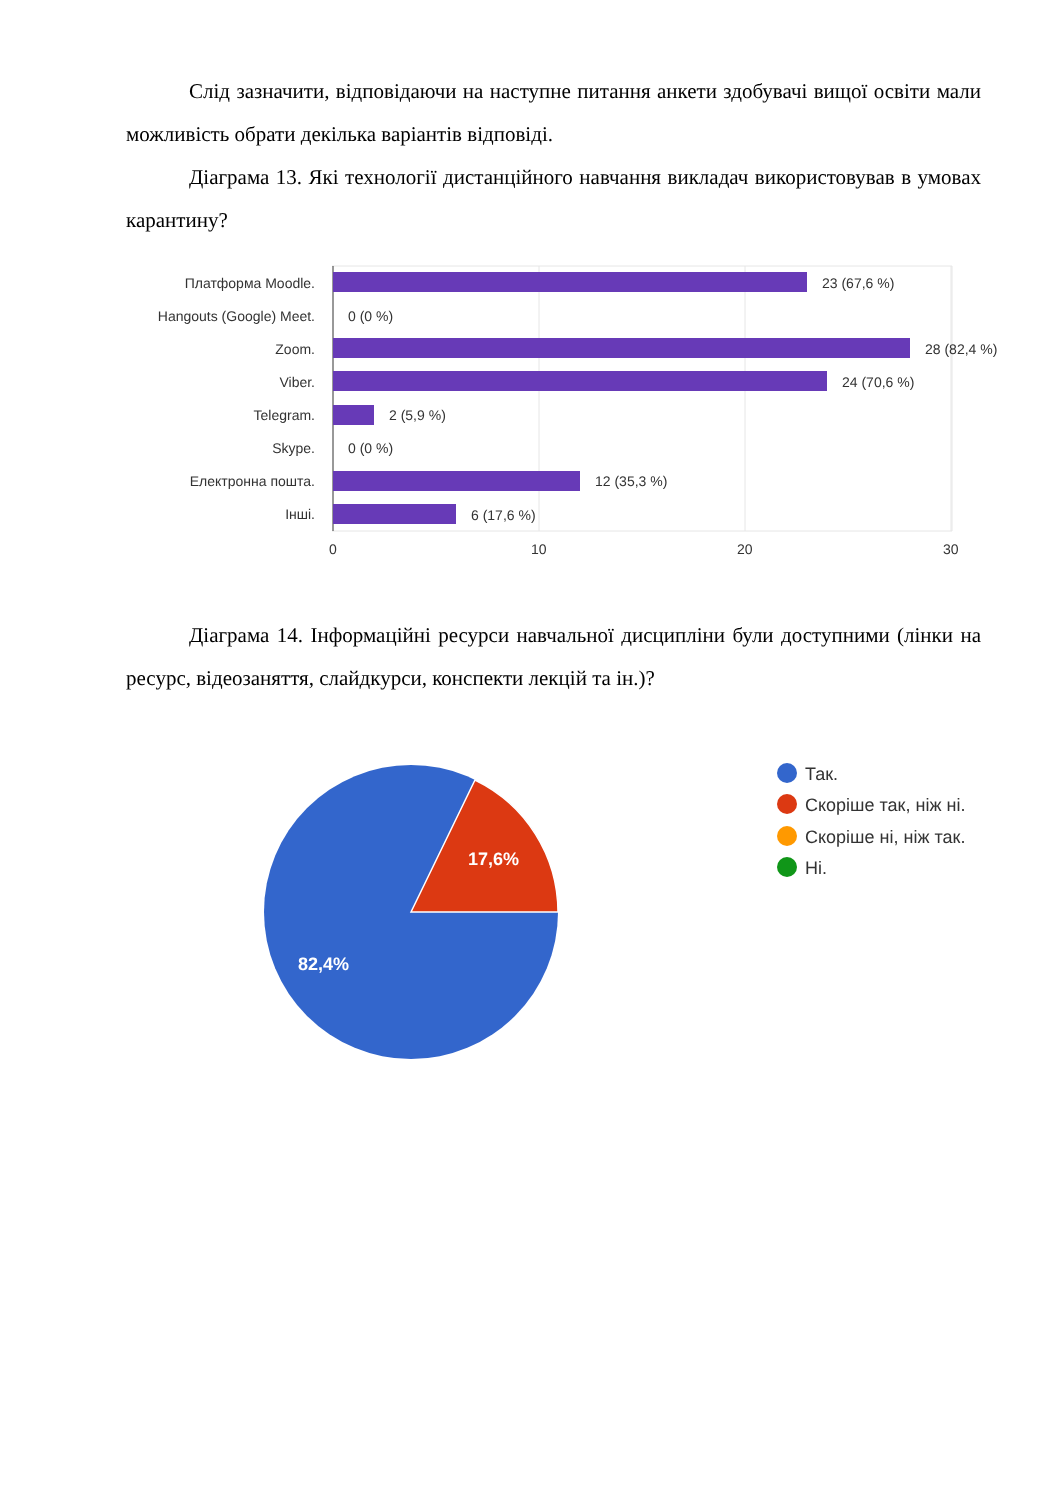Слід зазначити, відповідаючи на наступне питання анкети здобувачі вищої освіти мали можливість обрати декілька варіантів відповіді.
Діаграма 13. Які технології дистанційного навчання викладач використовував в умовах карантину?
Платформа Moodle.
Hangouts (Google) Meet.
Zoom.
Viber.
Telegram.
Skype.
Електронна пошта.
Інші.
23 (67,6 %)
0 (0 %)
28 (82,4 %)
24 (70,6 %)
2 (5,9 %)
0 (0 %)
12 (35,3 %)
6 (17,6 %)
0
10
20
30
Діаграма 14. Інформаційні ресурси навчальної дисципліни були доступними (лінки на ресурс, відеозаняття, слайдкурси, конспекти лекцій та ін.)?
17,6%
82,4%
Так.
Скоріше так, ніж ні.
Скоріше ні, ніж так.
Ні.